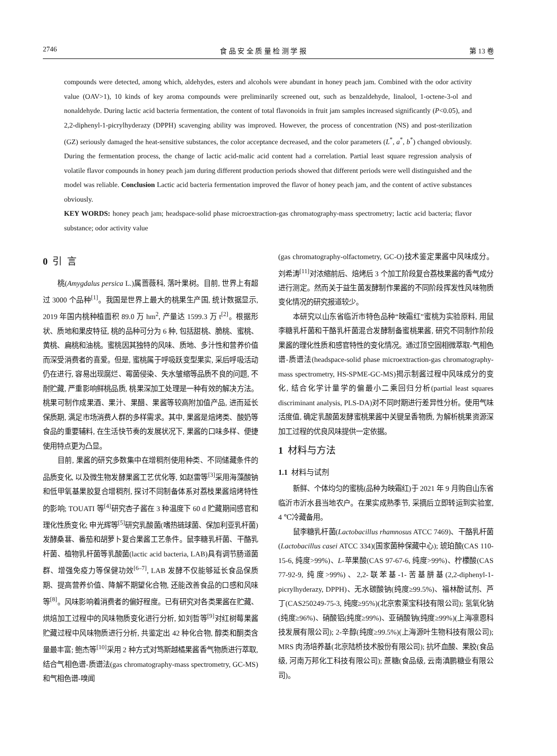2746 食 品 安 全 质 量 检 测 学 报 第 13 卷
compounds were detected, among which, aldehydes, esters and alcohols were abundant in honey peach jam. Combined with the odor activity value (OAV>1), 10 kinds of key aroma compounds were preliminarily screened out, such as benzaldehyde, linalool, 1-octene-3-ol and nonaldehyde. During lactic acid bacteria fermentation, the content of total flavonoids in fruit jam samples increased significantly (P<0.05), and 2,2-diphenyl-1-picrylhyderazy (DPPH) scavenging ability was improved. However, the process of concentration (NS) and post-sterilization (GZ) seriously damaged the heat-sensitive substances, the color acceptance decreased, and the color parameters (L<sup>*</sup>, a<sup>*</sup>, b<sup>*</sup>) changed obviously. During the fermentation process, the change of lactic acid-malic acid content had a correlation. Partial least square regression analysis of volatile flavor compounds in honey peach jam during different production periods showed that different periods were well distinguished and the model was reliable. Conclusion Lactic acid bacteria fermentation improved the flavor of honey peach jam, and the content of active substances obviously.
KEY WORDS: honey peach jam; headspace-solid phase microextraction-gas chromatography-mass spectrometry; lactic acid bacteria; flavor substance; odor activity value
0 引 言
桃(Amygdalus persica L.)属蔷薇科, 落叶果树。目前, 世界上有超过 3000 个品种<sup>[1]</sup>。我国是世界上最大的桃果生产国, 统计数据显示, 2019 年国内桃种植面积 89.0 万 hm<sup>2</sup>, 产量达 1599.3 万 t<sup>[2]</sup>。根据形状、质地和果皮特征, 桃的品种可分为 6 种, 包括甜桃、脆桃、蜜桃、黄桃、扁桃和油桃。蜜桃因其独特的风味、质地、多汁性和营养价值而深受消费者的喜爱。但是, 蜜桃属于呼吸跃变型果实, 采后呼吸活动仍在进行, 容易出现腐烂、霉菌侵染、失水皱缩等品质不良的问题, 不耐贮藏, 严重影响鲜桃品质, 桃果深加工处理是一种有效的解决方法。桃果可制作成果酒、果汁、果醋、果酱等较高附加值产品, 进而延长保质期, 满足市场消费人群的多样需求。其中, 果酱是焙烤类、酸奶等食品的重要辅料, 在生活快节奏的发展状况下, 果酱的口味多样、便捷使用特点更为凸显。
目前, 果酱的研究多数集中在增稠剂使用种类、不同储藏条件的品质变化, 以及微生物发酵果酱工艺优化等, 如赵雷等<sup>[3]</sup>采用海藻酸钠和低甲氧基果胶复合增稠剂, 探讨不同制备体系对荔枝果酱焙烤特性的影响; TOUATI 等<sup>[4]</sup>研究杏子酱在 3 种温度下 60 d 贮藏期间感官和理化性质变化; 申光辉等<sup>[5]</sup>研究乳酸菌(嗜热链球菌、保加利亚乳杆菌)发酵桑葚、番茄和胡萝卜复合果酱工艺条件。鼠李糖乳杆菌、干酪乳杆菌、植物乳杆菌等乳酸菌(lactic acid bacteria, LAB)具有调节肠道菌群、增强免疫力等保健功效<sup>[6–7]</sup>, LAB 发酵不仅能够延长食品保质期、提高营养价值、降解不期望化合物, 还能改善食品的口感和风味等<sup>[8]</sup>。风味影响着消费者的偏好程度。已有研究对各类果酱在贮藏、烘焙加工过程中的风味物质变化进行分析, 如刘哲等<sup>[9]</sup>对红树莓果酱贮藏过程中风味物质进行分析, 共鉴定出 42 种化合物, 醇类和酮类含量最丰富; 鲍杰等<sup>[10]</sup>采用 2 种方式对笃斯越橘果酱香气物质进行萃取, 结合气相色谱-质谱法(gas chromatography-mass spectrometry, GC-MS)和气相色谱-嗅闻
(gas chromatography-olfactometry, GC-O)技术鉴定果酱中风味成分。刘希涛<sup>[11]</sup>对浓缩前后、焙烤后 3 个加工阶段复合荔枝果酱的香气成分进行测定。然而关于益生菌发酵制作果酱的不同阶段挥发性风味物质变化情况的研究报道较少。
本研究以山东省临沂市特色品种“映霜红”蜜桃为实验原料, 用鼠李糖乳杆菌和干酪乳杆菌混合发酵制备蜜桃果酱, 研究不同制作阶段果酱的理化性质和感官特性的变化情况。通过顶空固相微萃取-气相色谱-质谱法(headspace-solid phase microextraction-gas chromatography-mass spectrometry, HS-SPME-GC-MS)揭示制酱过程中风味成分的变化, 结合化学计量学的偏最小二乘回归分析(partial least squares discriminant analysis, PLS-DA)对不同时期进行差异性分析。使用气味活度值, 确定乳酸菌发酵蜜桃果酱中关键呈香物质, 为解析桃果资源深加工过程的优良风味提供一定依据。
1 材料与方法
1.1 材料与试剂
新鲜、个体均匀的蜜桃(品种为映霜红)于 2021 年 9 月购自山东省临沂市沂水县当地农户。在果实成熟季节, 采摘后立即转运到实验室, 4 ℃冷藏备用。
鼠李糖乳杆菌(Lactobacillus rhamnosus ATCC 7469)、干酪乳杆菌(Lactobacillus casei ATCC 334)(国家菌种保藏中心); 琥珀酸(CAS 110-15-6, 纯度>99%)、L-苹果酸(CAS 97-67-6, 纯度>99%)、柠檬酸(CAS 77-92-9, 纯度>99%)、2,2-联苯基-1-苦基肼基(2,2-diphenyl-1-picrylhyderazy, DPPH)、无水碳酸钠(纯度≥99.5%)、福林酚试剂、芦丁(CAS250249-75-3, 纯度≥95%)(北京索莱宝科技有限公司); 氢氧化钠(纯度≥96%)、硝酸铝(纯度≥99%)、亚硝酸钠(纯度≥99%)(上海凛恩科技发展有限公司); 2-辛醇(纯度≥99.5%)(上海源叶生物科技有限公司); MRS 肉汤培养基(北京陆桥技术股份有限公司); 抗坏血酸、果胶(食品级, 河南万邦化工科技有限公司); 蔗糖(食品级, 云南滇鹏糖业有限公司)。